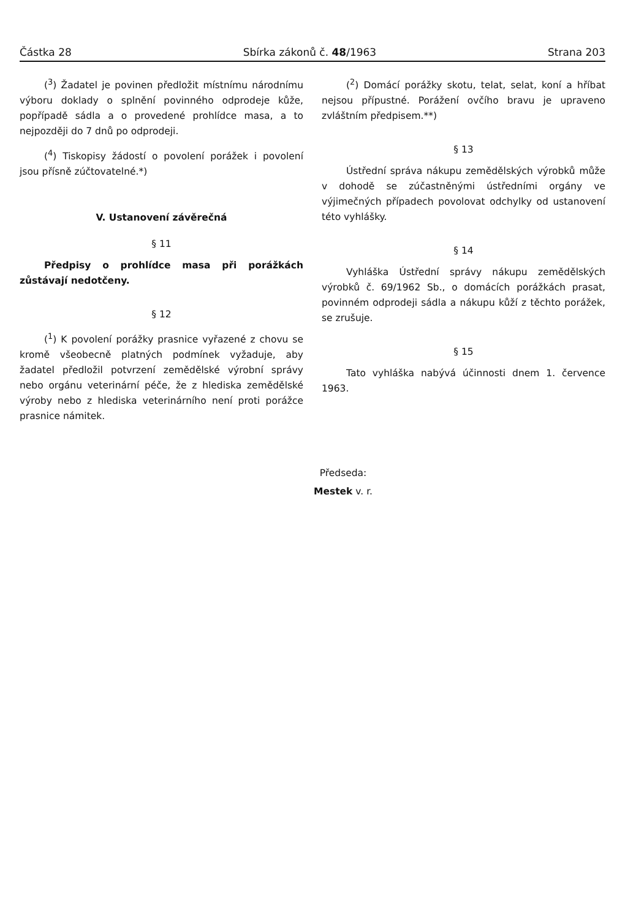Částka 28 Sbírka zákonů č. 48/1963 Strana 203
(<sup>3</sup>) Žadatel je povinen předložit místnímu národnímu výboru doklady o splnění povinného odprodeje kůže, popřípadě sádla a o provedené prohlídce masa, a to nejpozději do 7 dnů po odprodeji.
(<sup>4</sup>) Tiskopisy žádostí o povolení porážek i povolení jsou přísně zúčtovatelné.*)
V. Ustanovení závěrečná
§ 11
Předpisy o prohlídce masa při porážkách zůstávají nedotčeny.
§ 12
(<sup>1</sup>) K povolení porážky prasnice vyřazené z chovu se kromě všeobecně platných podmínek vyžaduje, aby žadatel předložil potvrzení zemědělské výrobní správy nebo orgánu veterinární péče, že z hlediska zemědělské výroby nebo z hlediska veterinárního není proti porážce prasnice námitek.
(<sup>2</sup>) Domácí porážky skotu, telat, selat, koní a hříbat nejsou přípustné. Porážení ovčího bravu je upraveno zvláštním předpisem.**)
§ 13
Ústřední správa nákupu zemědělských výrobků může v dohodě se zúčastněnými ústředními orgány ve výjimečných případech povolovat odchylky od ustanovení této vyhlášky.
§ 14
Vyhláška Ústřední správy nákupu zemědělských výrobků č. 69/1962 Sb., o domácích porážkách prasat, povinném odprodeji sádla a nákupu kůží z těchto porážek, se zrušuje.
§ 15
Tato vyhláška nabývá účinnosti dnem 1. července 1963.
Předseda:
Mestek v. r.